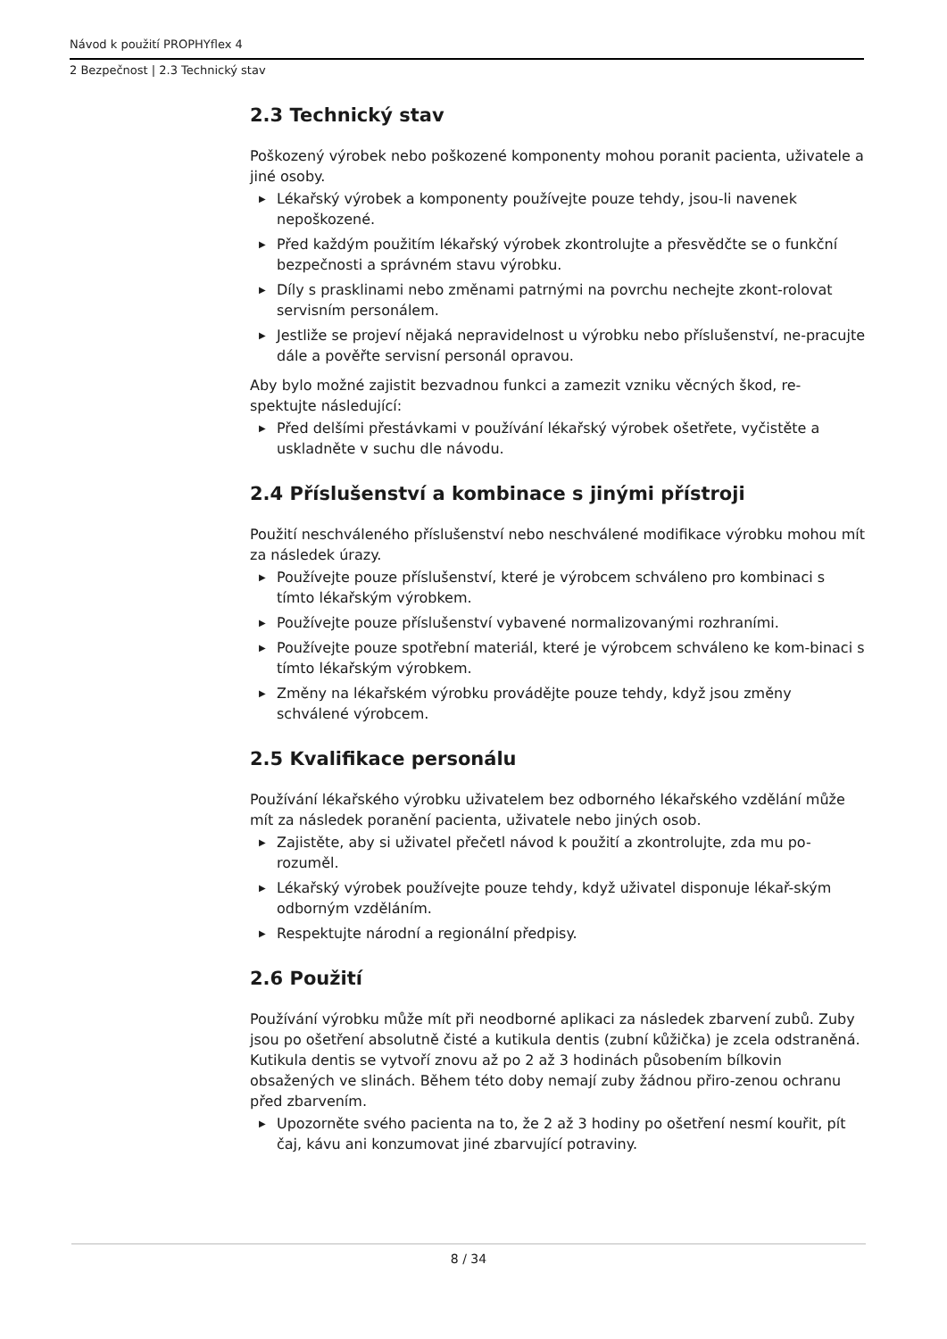Návod k použití PROPHYflex 4
2 Bezpečnost | 2.3 Technický stav
2.3 Technický stav
Poškozený výrobek nebo poškozené komponenty mohou poranit pacienta, uživatele a jiné osoby.
▶ Lékařský výrobek a komponenty používejte pouze tehdy, jsou-li navenek nepoškozené.
▶ Před každým použitím lékařský výrobek zkontrolujte a přesvědčte se o funkční bezpečnosti a správném stavu výrobku.
▶ Díly s prasklinami nebo změnami patrnými na povrchu nechejte zkont-rolovat servisním personálem.
▶ Jestliže se projeví nějaká nepravidelnost u výrobku nebo příslušenství, ne-pracujte dále a pověřte servisní personál opravou.
Aby bylo možné zajistit bezvadnou funkci a zamezit vzniku věcných škod, re-spektujte následující:
▶ Před delšími přestávkami v používání lékařský výrobek ošetřete, vyčistěte a uskladněte v suchu dle návodu.
2.4 Příslušenství a kombinace s jinými přístroji
Použití neschváleného příslušenství nebo neschválené modifikace výrobku mohou mít za následek úrazy.
▶ Používejte pouze příslušenství, které je výrobcem schváleno pro kombinaci s tímto lékařským výrobkem.
▶ Používejte pouze příslušenství vybavené normalizovanými rozhraními.
▶ Používejte pouze spotřební materiál, které je výrobcem schváleno ke kom-binaci s tímto lékařským výrobkem.
▶ Změny na lékařském výrobku provádějte pouze tehdy, když jsou změny schválené výrobcem.
2.5 Kvalifikace personálu
Používání lékařského výrobku uživatelem bez odborného lékařského vzdělání může mít za následek poranění pacienta, uživatele nebo jiných osob.
▶ Zajistěte, aby si uživatel přečetl návod k použití a zkontrolujte, zda mu po-rozuměl.
▶ Lékařský výrobek používejte pouze tehdy, když uživatel disponuje lékař-ským odborným vzděláním.
▶ Respektujte národní a regionální předpisy.
2.6 Použití
Používání výrobku může mít při neodborné aplikaci za následek zbarvení zubů. Zuby jsou po ošetření absolutně čisté a kutikula dentis (zubní kůžička) je zcela odstraněná. Kutikula dentis se vytvoří znovu až po 2 až 3 hodinách působením bílkovin obsažených ve slinách. Během této doby nemají zuby žádnou přiro-zenou ochranu před zbarvením.
▶ Upozorněte svého pacienta na to, že 2 až 3 hodiny po ošetření nesmí kouřit, pít čaj, kávu ani konzumovat jiné zbarvující potraviny.
8 / 34